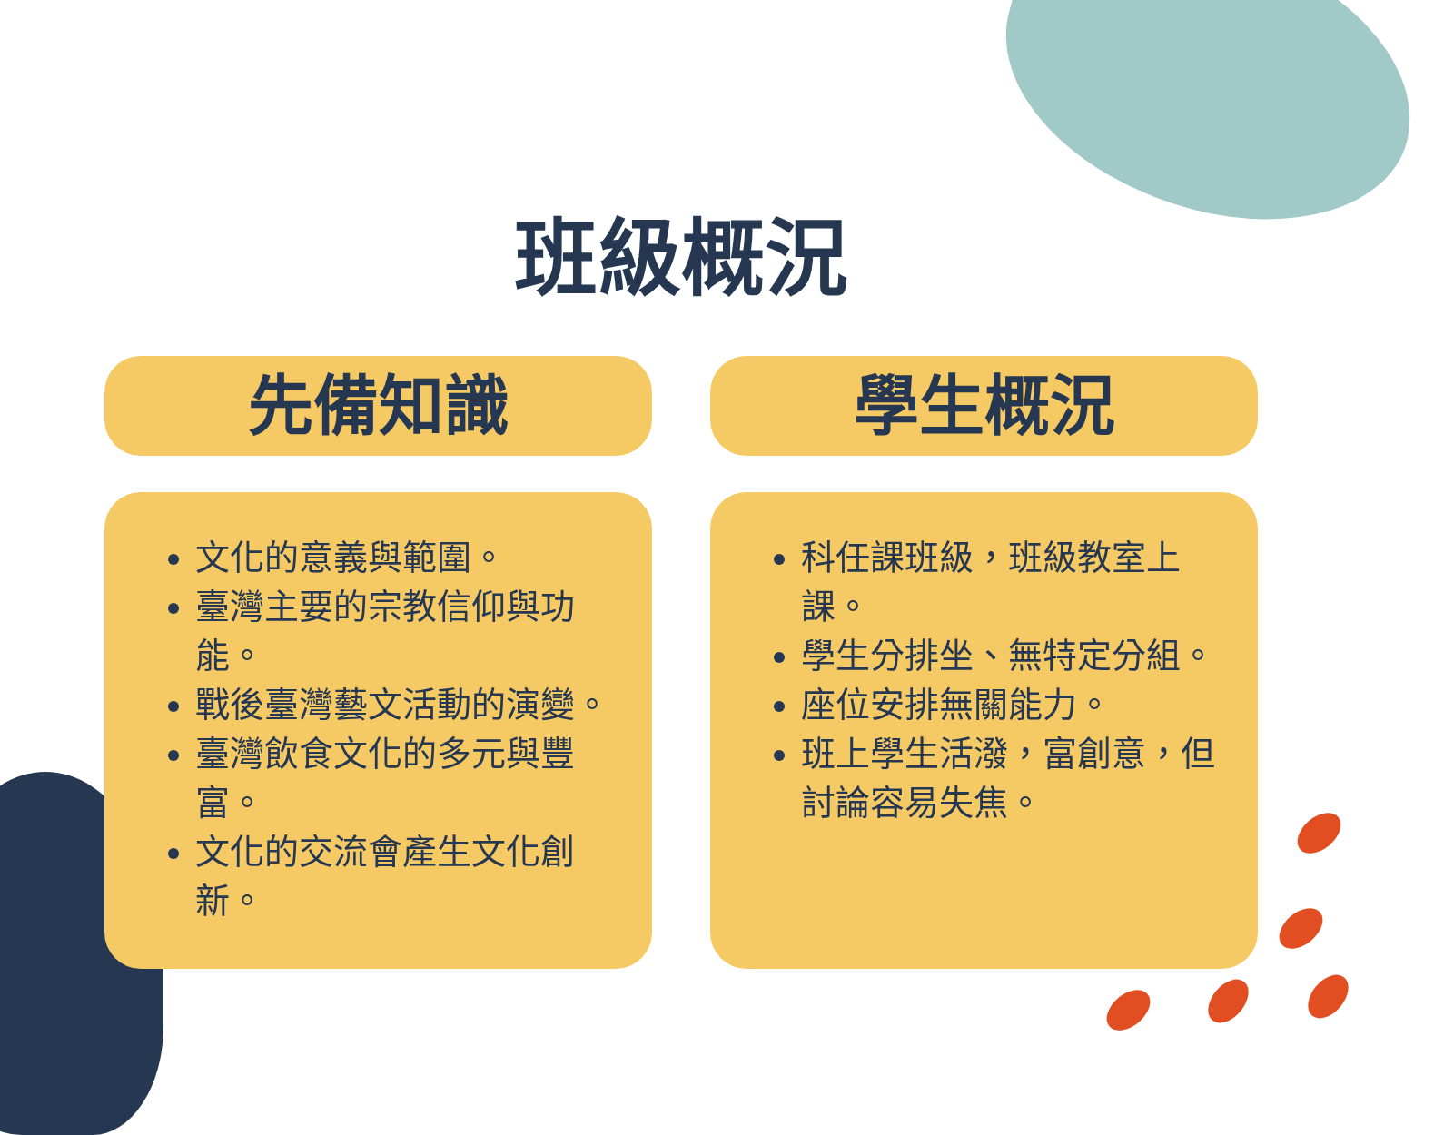班級概況
先備知識
文化的意義與範圍。
臺灣主要的宗教信仰與功能。
戰後臺灣藝文活動的演變。
臺灣飲食文化的多元與豐富。
文化的交流會產生文化創新。
學生概況
科任課班級，班級教室上課。
學生分排坐、無特定分組。
座位安排無關能力。
班上學生活潑，富創意，但討論容易失焦。